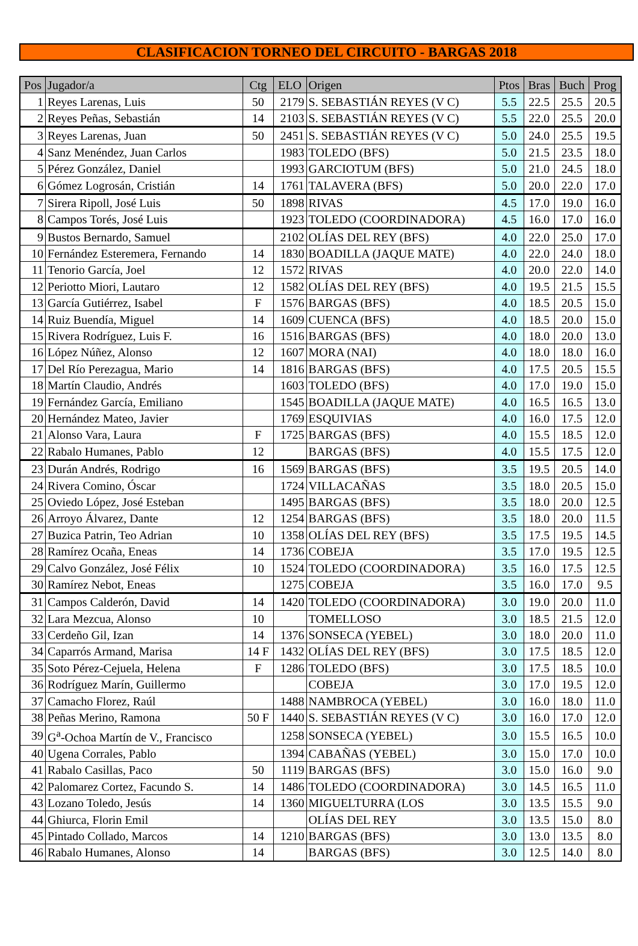CLASIFICACION TORNEO DEL CIRCUITO - BARGAS 2018
| Pos | Jugador/a | Ctg | ELO | Origen | Ptos | Bras | Buch | Prog |
| --- | --- | --- | --- | --- | --- | --- | --- | --- |
| 1 | Reyes Larenas, Luis | 50 | 2179 | S. SEBASTIÁN REYES (V C) | 5.5 | 22.5 | 25.5 | 20.5 |
| 2 | Reyes Peñas, Sebastián | 14 | 2103 | S. SEBASTIÁN REYES (V C) | 5.5 | 22.0 | 25.5 | 20.0 |
| 3 | Reyes Larenas, Juan | 50 | 2451 | S. SEBASTIÁN REYES (V C) | 5.0 | 24.0 | 25.5 | 19.5 |
| 4 | Sanz Menéndez, Juan Carlos | | 1983 | TOLEDO (BFS) | 5.0 | 21.5 | 23.5 | 18.0 |
| 5 | Pérez González, Daniel | | 1993 | GARCIOTUM (BFS) | 5.0 | 21.0 | 24.5 | 18.0 |
| 6 | Gómez Logrosán, Cristián | 14 | 1761 | TALAVERA (BFS) | 5.0 | 20.0 | 22.0 | 17.0 |
| 7 | Sirera Ripoll, José Luis | 50 | 1898 | RIVAS | 4.5 | 17.0 | 19.0 | 16.0 |
| 8 | Campos Torés, José Luis | | 1923 | TOLEDO (COORDINADORA) | 4.5 | 16.0 | 17.0 | 16.0 |
| 9 | Bustos Bernardo, Samuel | | 2102 | OLÍAS DEL REY (BFS) | 4.0 | 22.0 | 25.0 | 17.0 |
| 10 | Fernández Esteremera, Fernando | 14 | 1830 | BOADILLA (JAQUE MATE) | 4.0 | 22.0 | 24.0 | 18.0 |
| 11 | Tenorio García, Joel | 12 | 1572 | RIVAS | 4.0 | 20.0 | 22.0 | 14.0 |
| 12 | Periotto Miori, Lautaro | 12 | 1582 | OLÍAS DEL REY (BFS) | 4.0 | 19.5 | 21.5 | 15.5 |
| 13 | García Gutiérrez, Isabel | F | 1576 | BARGAS (BFS) | 4.0 | 18.5 | 20.5 | 15.0 |
| 14 | Ruiz Buendía, Miguel | 14 | 1609 | CUENCA (BFS) | 4.0 | 18.5 | 20.0 | 15.0 |
| 15 | Rivera Rodríguez, Luis F. | 16 | 1516 | BARGAS (BFS) | 4.0 | 18.0 | 20.0 | 13.0 |
| 16 | López Núñez, Alonso | 12 | 1607 | MORA (NAI) | 4.0 | 18.0 | 18.0 | 16.0 |
| 17 | Del Río Perezagua, Mario | 14 | 1816 | BARGAS (BFS) | 4.0 | 17.5 | 20.5 | 15.5 |
| 18 | Martín Claudio, Andrés | | 1603 | TOLEDO (BFS) | 4.0 | 17.0 | 19.0 | 15.0 |
| 19 | Fernández García, Emiliano | | 1545 | BOADILLA (JAQUE MATE) | 4.0 | 16.5 | 16.5 | 13.0 |
| 20 | Hernández Mateo, Javier | | 1769 | ESQUIVIAS | 4.0 | 16.0 | 17.5 | 12.0 |
| 21 | Alonso Vara, Laura | F | 1725 | BARGAS (BFS) | 4.0 | 15.5 | 18.5 | 12.0 |
| 22 | Rabalo Humanes, Pablo | 12 | | BARGAS (BFS) | 4.0 | 15.5 | 17.5 | 12.0 |
| 23 | Durán Andrés, Rodrigo | 16 | 1569 | BARGAS (BFS) | 3.5 | 19.5 | 20.5 | 14.0 |
| 24 | Rivera Comino, Óscar | | 1724 | VILLACAÑAS | 3.5 | 18.0 | 20.5 | 15.0 |
| 25 | Oviedo López, José Esteban | | 1495 | BARGAS (BFS) | 3.5 | 18.0 | 20.0 | 12.5 |
| 26 | Arroyo Álvarez, Dante | 12 | 1254 | BARGAS (BFS) | 3.5 | 18.0 | 20.0 | 11.5 |
| 27 | Buzica Patrin, Teo Adrian | 10 | 1358 | OLÍAS DEL REY (BFS) | 3.5 | 17.5 | 19.5 | 14.5 |
| 28 | Ramírez Ocaña, Eneas | 14 | 1736 | COBEJA | 3.5 | 17.0 | 19.5 | 12.5 |
| 29 | Calvo González, José Félix | 10 | 1524 | TOLEDO (COORDINADORA) | 3.5 | 16.0 | 17.5 | 12.5 |
| 30 | Ramírez Nebot, Eneas | | 1275 | COBEJA | 3.5 | 16.0 | 17.0 | 9.5 |
| 31 | Campos Calderón, David | 14 | 1420 | TOLEDO (COORDINADORA) | 3.0 | 19.0 | 20.0 | 11.0 |
| 32 | Lara Mezcua, Alonso | 10 | | TOMELLOSO | 3.0 | 18.5 | 21.5 | 12.0 |
| 33 | Cerdeño Gil, Izan | 14 | 1376 | SONSECA (YEBEL) | 3.0 | 18.0 | 20.0 | 11.0 |
| 34 | Caparrós Armand, Marisa | 14 F | 1432 | OLÍAS DEL REY (BFS) | 3.0 | 17.5 | 18.5 | 12.0 |
| 35 | Soto Pérez-Cejuela, Helena | F | 1286 | TOLEDO (BFS) | 3.0 | 17.5 | 18.5 | 10.0 |
| 36 | Rodríguez Marín, Guillermo | | | COBEJA | 3.0 | 17.0 | 19.5 | 12.0 |
| 37 | Camacho Florez, Raúl | | 1488 | NAMBROCA (YEBEL) | 3.0 | 16.0 | 18.0 | 11.0 |
| 38 | Peñas Merino, Ramona | 50 F | 1440 | S. SEBASTIÁN REYES (V C) | 3.0 | 16.0 | 17.0 | 12.0 |
| 39 | G<sup>a</sup>-Ochoa Martín de V., Francisco | | 1258 | SONSECA (YEBEL) | 3.0 | 15.5 | 16.5 | 10.0 |
| 40 | Ugena Corrales, Pablo | | 1394 | CABAÑAS (YEBEL) | 3.0 | 15.0 | 17.0 | 10.0 |
| 41 | Rabalo Casillas, Paco | 50 | 1119 | BARGAS (BFS) | 3.0 | 15.0 | 16.0 | 9.0 |
| 42 | Palomarez Cortez, Facundo S. | 14 | 1486 | TOLEDO (COORDINADORA) | 3.0 | 14.5 | 16.5 | 11.0 |
| 43 | Lozano Toledo, Jesús | 14 | 1360 | MIGUELTURRA (LOS | 3.0 | 13.5 | 15.5 | 9.0 |
| 44 | Ghiurca, Florin Emil | | | OLÍAS DEL REY | 3.0 | 13.5 | 15.0 | 8.0 |
| 45 | Pintado Collado, Marcos | 14 | 1210 | BARGAS (BFS) | 3.0 | 13.0 | 13.5 | 8.0 |
| 46 | Rabalo Humanes, Alonso | 14 | | BARGAS (BFS) | 3.0 | 12.5 | 14.0 | 8.0 |